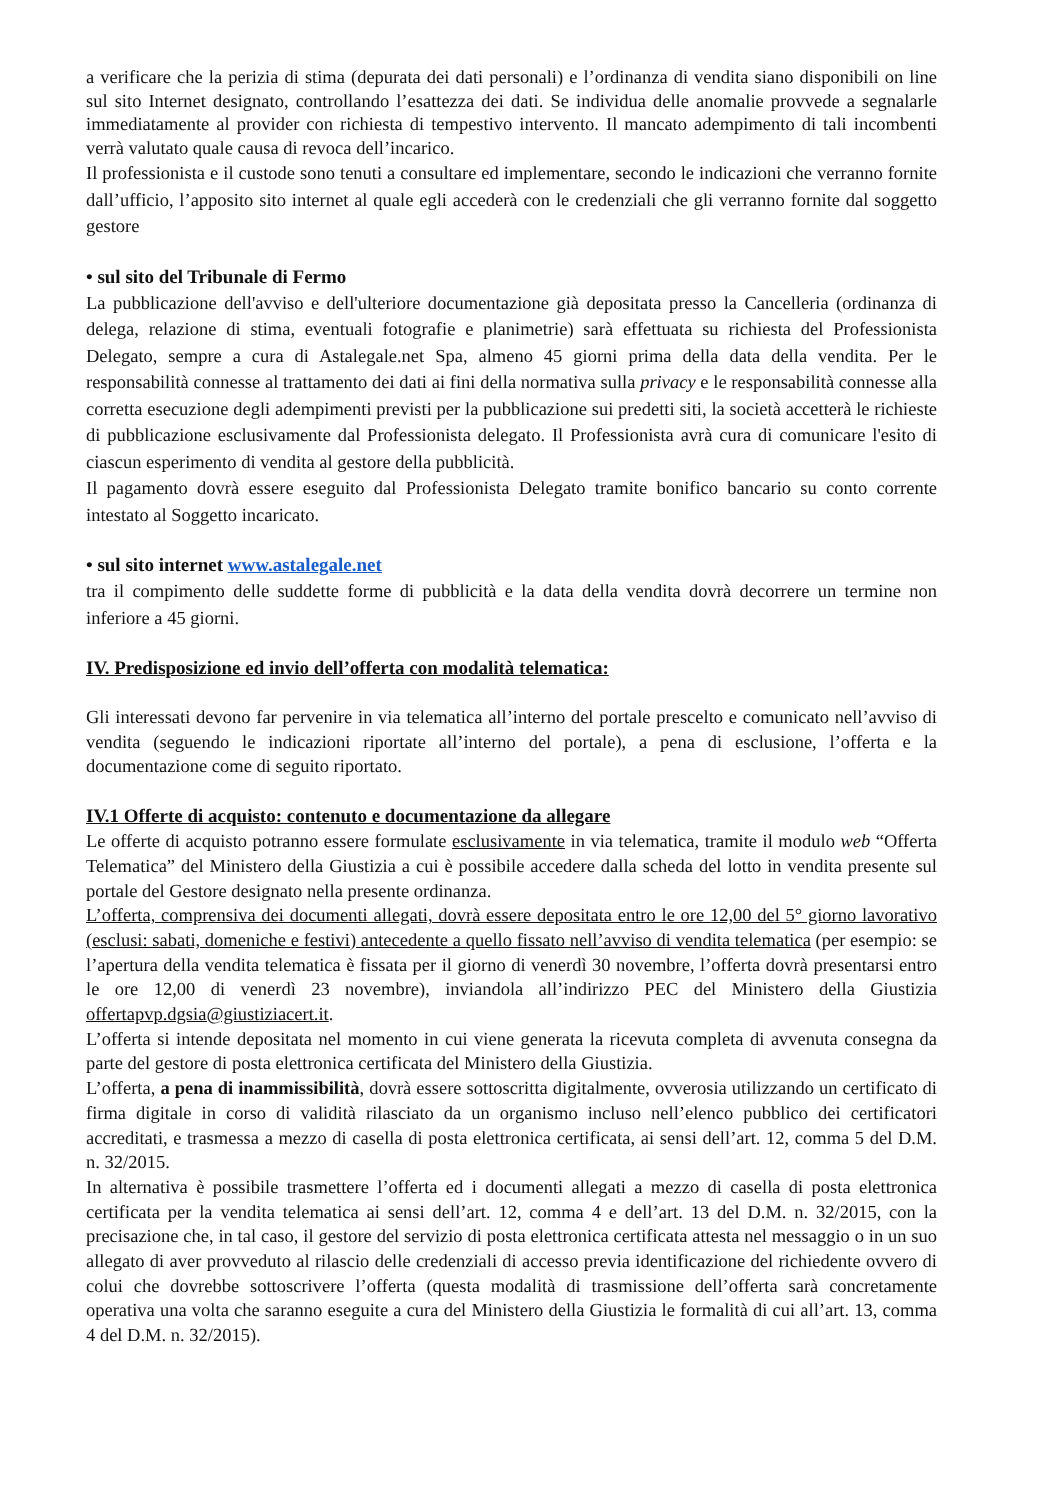a verificare che la perizia di stima (depurata dei dati personali) e l’ordinanza di vendita siano disponibili on line sul sito Internet designato, controllando l’esattezza dei dati. Se individua delle anomalie provvede a segnalarle immediatamente al provider con richiesta di tempestivo intervento. Il mancato adempimento di tali incombenti verrà valutato quale causa di revoca dell’incarico.
Il professionista e il custode sono tenuti a consultare ed implementare, secondo le indicazioni che verranno fornite dall’ufficio, l’apposito sito internet al quale egli accederà con le credenziali che gli verranno fornite dal soggetto gestore
• sul sito del Tribunale di Fermo
La pubblicazione dell'avviso e dell'ulteriore documentazione già depositata presso la Cancelleria (ordinanza di delega, relazione di stima, eventuali fotografie e planimetrie) sarà effettuata su richiesta del Professionista Delegato, sempre a cura di Astalegale.net Spa, almeno 45 giorni prima della data della vendita. Per le responsabilità connesse al trattamento dei dati ai fini della normativa sulla privacy e le responsabilità connesse alla corretta esecuzione degli adempimenti previsti per la pubblicazione sui predetti siti, la società accetterà le richieste di pubblicazione esclusivamente dal Professionista delegato. Il Professionista avrà cura di comunicare l'esito di ciascun esperimento di vendita al gestore della pubblicità.
Il pagamento dovrà essere eseguito dal Professionista Delegato tramite bonifico bancario su conto corrente intestato al Soggetto incaricato.
• sul sito internet www.astalegale.net
tra il compimento delle suddette forme di pubblicità e la data della vendita dovrà decorrere un termine non inferiore a 45 giorni.
IV. Predisposizione ed invio dell’offerta con modalità telematica:
Gli interessati devono far pervenire in via telematica all’interno del portale prescelto e comunicato nell’avviso di vendita (seguendo le indicazioni riportate all’interno del portale), a pena di esclusione, l’offerta e la documentazione come di seguito riportato.
IV.1 Offerte di acquisto: contenuto e documentazione da allegare
Le offerte di acquisto potranno essere formulate esclusivamente in via telematica, tramite il modulo web “Offerta Telematica” del Ministero della Giustizia a cui è possibile accedere dalla scheda del lotto in vendita presente sul portale del Gestore designato nella presente ordinanza.
L’offerta, comprensiva dei documenti allegati, dovrà essere depositata entro le ore 12,00 del 5° giorno lavorativo (esclusi: sabati, domeniche e festivi) antecedente a quello fissato nell’avviso di vendita telematica (per esempio: se l’apertura della vendita telematica è fissata per il giorno di venerdì 30 novembre, l’offerta dovrà presentarsi entro le ore 12,00 di venerdì 23 novembre), inviandola all’indirizzo PEC del Ministero della Giustizia offertapvp.dgsia@giustiziacert.it.
L’offerta si intende depositata nel momento in cui viene generata la ricevuta completa di avvenuta consegna da parte del gestore di posta elettronica certificata del Ministero della Giustizia.
L’offerta, a pena di inammissibilità, dovrà essere sottoscritta digitalmente, ovverosia utilizzando un certificato di firma digitale in corso di validità rilasciato da un organismo incluso nell’elenco pubblico dei certificatori accreditati, e trasmessa a mezzo di casella di posta elettronica certificata, ai sensi dell’art. 12, comma 5 del D.M. n. 32/2015.
In alternativa è possibile trasmettere l’offerta ed i documenti allegati a mezzo di casella di posta elettronica certificata per la vendita telematica ai sensi dell’art. 12, comma 4 e dell’art. 13 del D.M. n. 32/2015, con la precisazione che, in tal caso, il gestore del servizio di posta elettronica certificata attesta nel messaggio o in un suo allegato di aver provveduto al rilascio delle credenziali di accesso previa identificazione del richiedente ovvero di colui che dovrebbe sottoscrivere l’offerta (questa modalità di trasmissione dell’offerta sarà concretamente operativa una volta che saranno eseguite a cura del Ministero della Giustizia le formalità di cui all’art. 13, comma 4 del D.M. n. 32/2015).